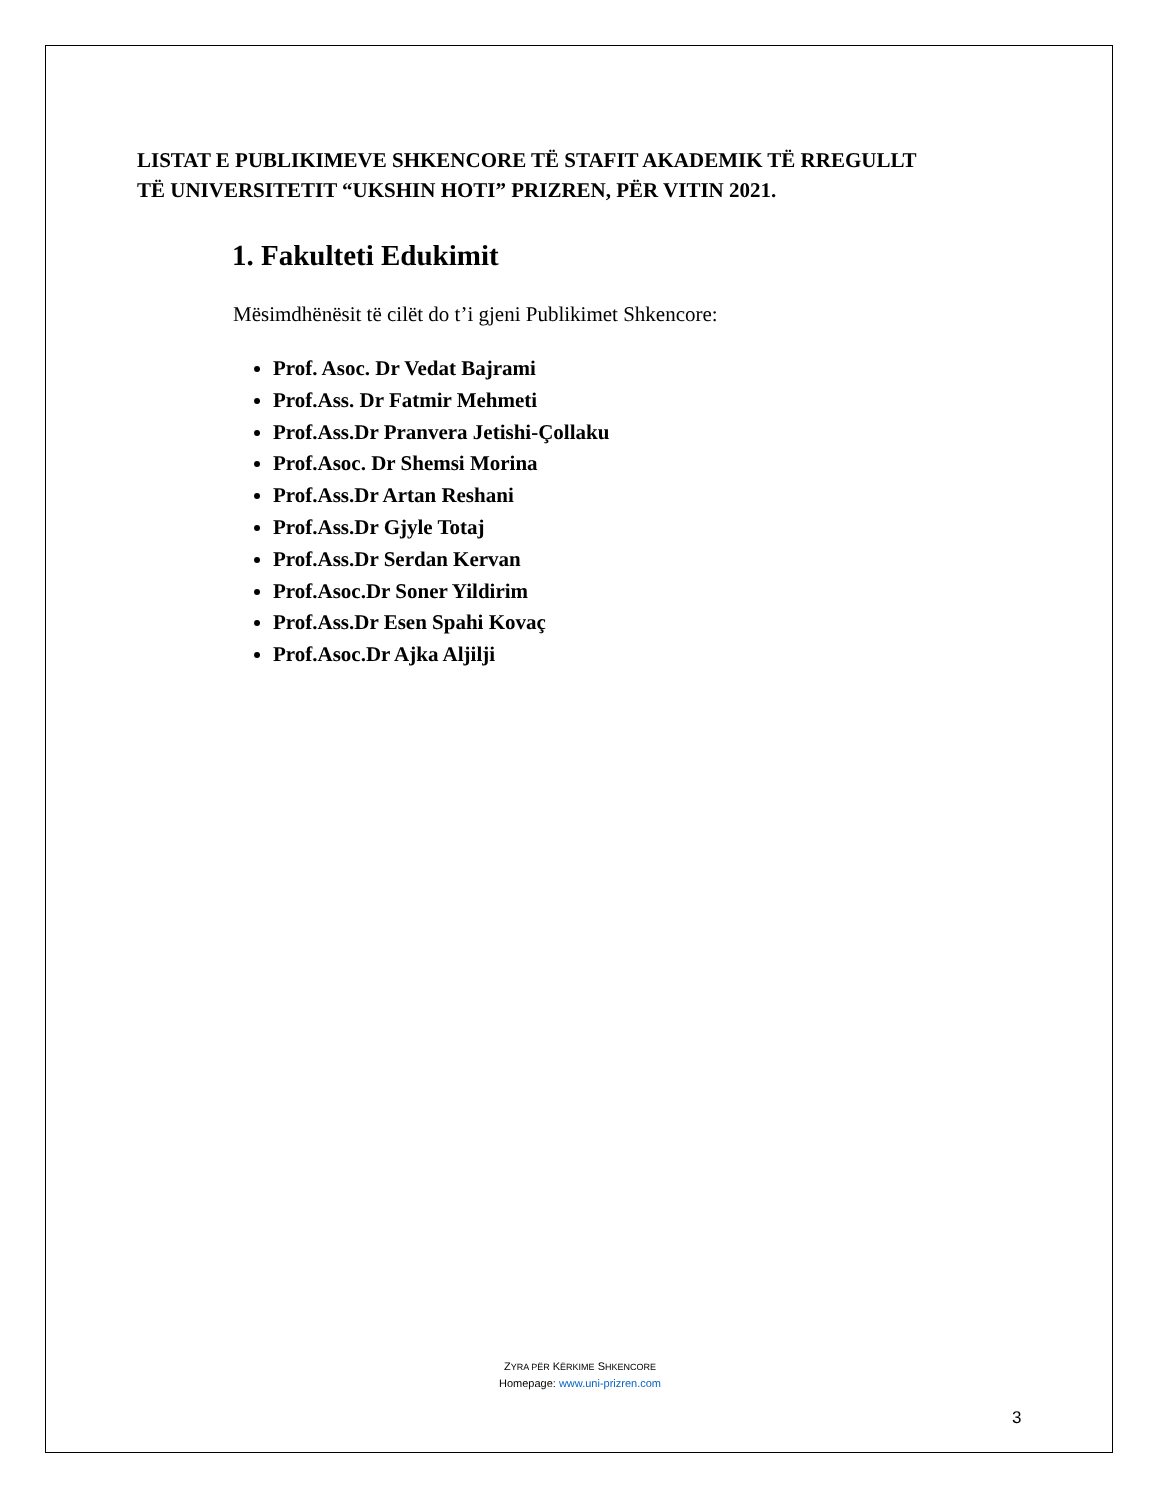LISTAT E PUBLIKIMEVE SHKENCORE TË STAFIT AKADEMIK TË RREGULLT
TË UNIVERSITETIT “UKSHIN HOTI” PRIZREN, PËR VITIN 2021.
1. Fakulteti Edukimit
Mësimdhënësit të cilët do t’i gjeni Publikimet Shkencore:
Prof. Asoc. Dr Vedat Bajrami
Prof.Ass. Dr Fatmir Mehmeti
Prof.Ass.Dr Pranvera Jetishi-Çollaku
Prof.Asoc. Dr Shemsi Morina
Prof.Ass.Dr Artan Reshani
Prof.Ass.Dr Gjyle Totaj
Prof.Ass.Dr Serdan Kervan
Prof.Asoc.Dr Soner Yildirim
Prof.Ass.Dr Esen Spahi Kovaç
Prof.Asoc.Dr Ajka Aljilji
ZYRA PËR KËRKIME SHKENCORE
Homepage: www.uni-prizren.com
3